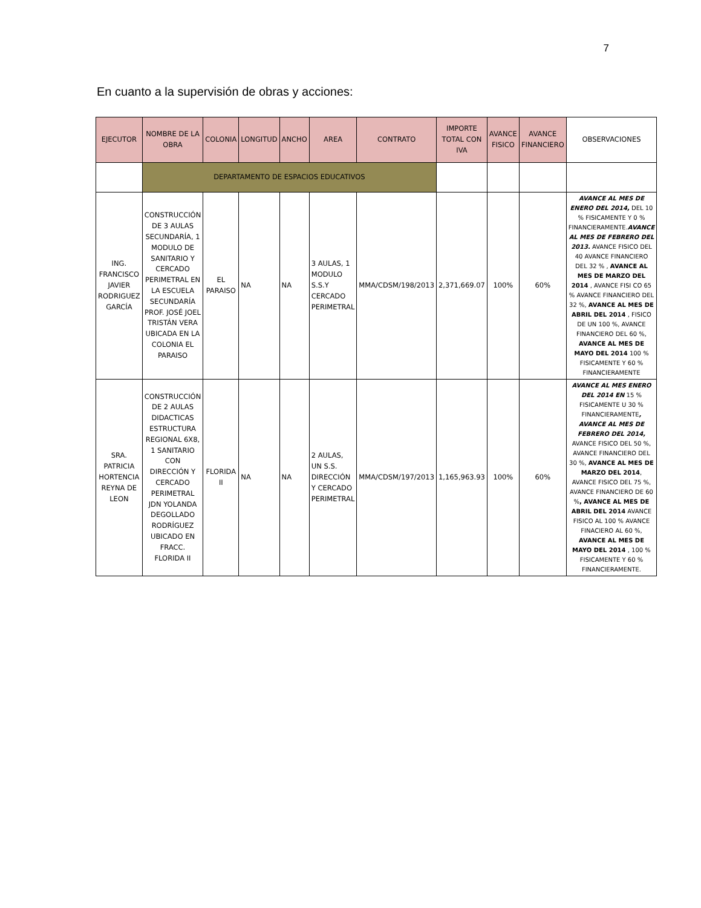7
En cuanto a la supervisión de obras y acciones:
| EJECUTOR | NOMBRE DE LA OBRA | COLONIA | LONGITUD | ANCHO | AREA | CONTRATO | IMPORTE TOTAL CON IVA | AVANCE FISICO | AVANCE FINANCIERO | OBSERVACIONES |
| --- | --- | --- | --- | --- | --- | --- | --- | --- | --- | --- |
| | DEPARTAMENTO DE ESPACIOS EDUCATIVOS | | | | | | | | | |
| ING. FRANCISCO JAVIER RODRIGUEZ GARCÍA | CONSTRUCCIÓN DE 3 AULAS SECUNDARÍA, 1 MODULO DE SANITARIO Y CERCADO PERIMETRAL EN LA ESCUELA SECUNDARÍA PROF. JOSÉ JOEL TRISTÁN VERA UBICADA EN LA COLONIA EL PARAISO | EL PARAISO | NA | NA | 3 AULAS, 1 MODULO S.S.Y CERCADO PERIMETRAL | MMA/CDSM/198/2013 | 2,371,669.07 | 100% | 60% | AVANCE AL MES DE ENERO DEL 2014, DEL 10 % FISICAMENTE Y 0 % FINANCIERAMENTE. AVANCE AL MES DE FEBRERO DEL 2013. AVANCE FISICO DEL 40 AVANCE FINANCIERO DEL 32 % , AVANCE AL MES DE MARZO DEL 2014 , AVANCE FISI CO 65 % AVANCE FINANCIERO DEL 32 %, AVANCE AL MES DE ABRIL DEL 2014 , FISICO DE UN 100 %, AVANCE FINANCIERO DEL 60 %, AVANCE AL MES DE MAYO DEL 2014 100 % FISICAMENTE Y 60 % FINANCIERAMENTE |
| SRA. PATRICIA HORTENCIA REYNA DE LEON | CONSTRUCCIÓN DE 2 AULAS DIDACTICAS ESTRUCTURA REGIONAL 6X8, 1 SANITARIO CON DIRECCIÓN Y CERCADO PERIMETRAL JDN YOLANDA DEGOLLADO RODRÍGUEZ UBICADO EN FRACC. FLORIDA II | FLORIDA II | NA | NA | 2 AULAS, UN S.S. DIRECCIÓN Y CERCADO PERIMETRAL | MMA/CDSM/197/2013 | 1,165,963.93 | 100% | 60% | AVANCE AL MES ENERO DEL 2014 EN 15 % FISICAMENTE U 30 % FINANCIERAMENTE , AVANCE AL MES DE FEBRERO DEL 2014, AVANCE FISICO DEL 50 %, AVANCE FINANCIERO DEL 30 %, AVANCE AL MES DE MARZO DEL 2014 , AVANCE FISICO DEL 75 %, AVANCE FINANCIERO DE 60 % , AVANCE AL MES DE ABRIL DEL 2014 AVANCE FISICO AL 100 % AVANCE FINACIERO AL 60 %, AVANCE AL MES DE MAYO DEL 2014 , 100 % FISICAMENTE Y 60 % FINANCIERAMENTE. |